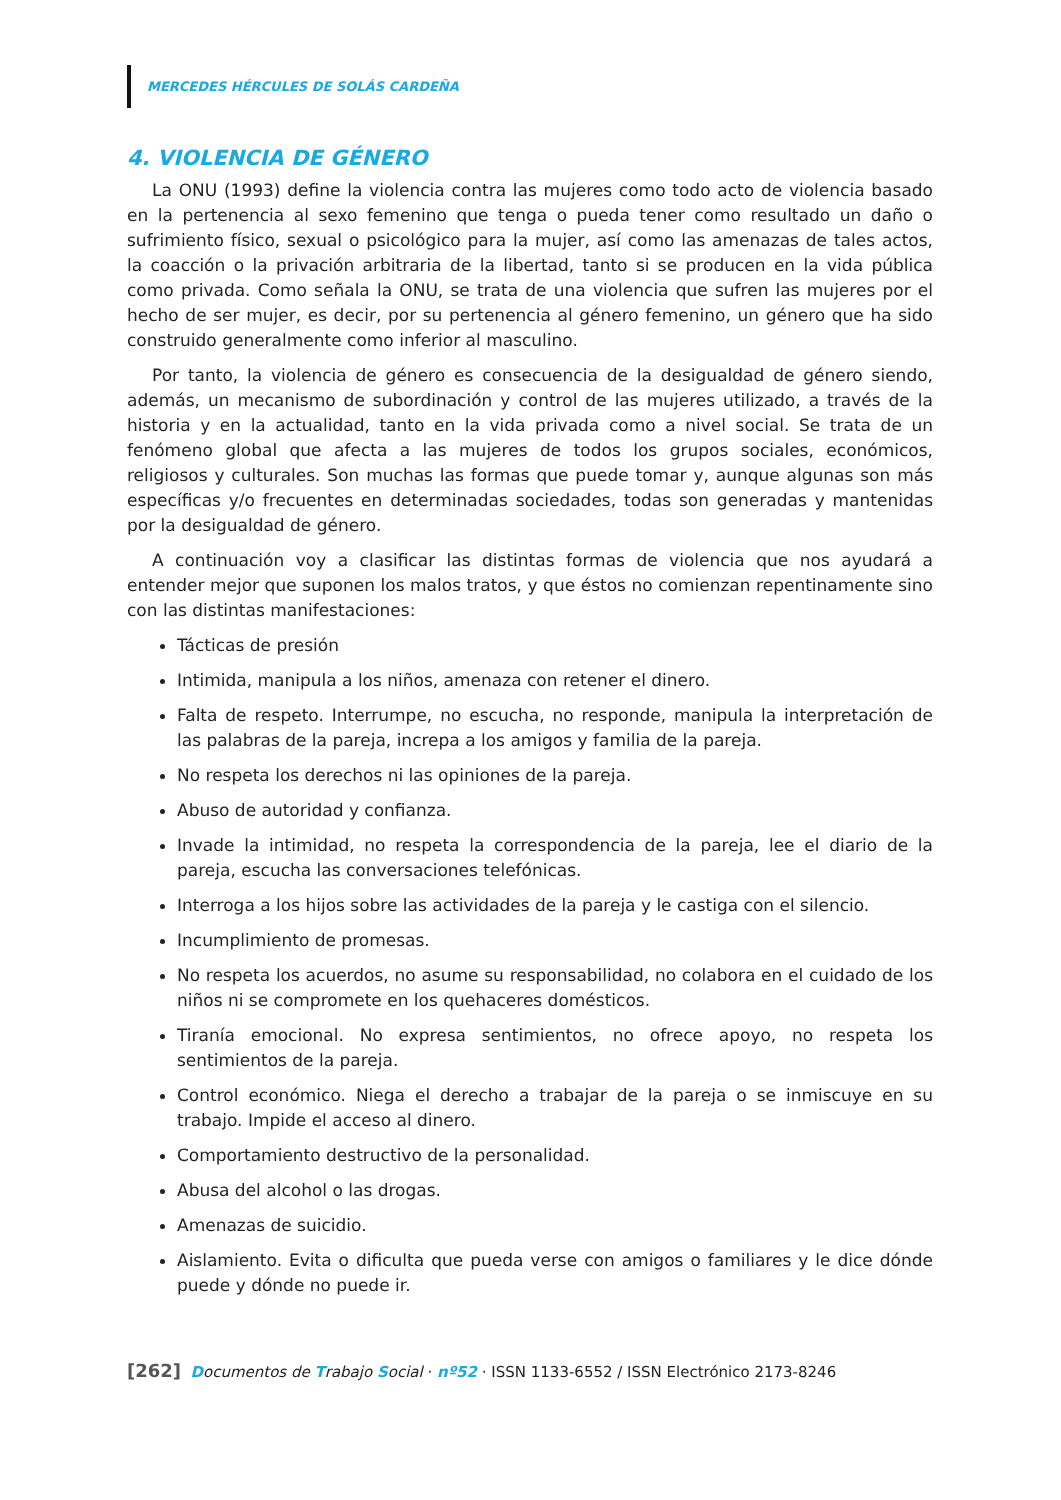MERCEDES HÉRCULES DE SOLÁS CARDEÑA
4. VIOLENCIA DE GÉNERO
La ONU (1993) define la violencia contra las mujeres como todo acto de violencia basado en la pertenencia al sexo femenino que tenga o pueda tener como resultado un daño o sufrimiento físico, sexual o psicológico para la mujer, así como las amenazas de tales actos, la coacción o la privación arbitraria de la libertad, tanto si se producen en la vida pública como privada. Como señala la ONU, se trata de una violencia que sufren las mujeres por el hecho de ser mujer, es decir, por su pertenencia al género femenino, un género que ha sido construido generalmente como inferior al masculino.
Por tanto, la violencia de género es consecuencia de la desigualdad de género siendo, además, un mecanismo de subordinación y control de las mujeres utilizado, a través de la historia y en la actualidad, tanto en la vida privada como a nivel social. Se trata de un fenómeno global que afecta a las mujeres de todos los grupos sociales, económicos, religiosos y culturales. Son muchas las formas que puede tomar y, aunque algunas son más específicas y/o frecuentes en determinadas sociedades, todas son generadas y mantenidas por la desigualdad de género.
A continuación voy a clasificar las distintas formas de violencia que nos ayudará a entender mejor que suponen los malos tratos, y que éstos no comienzan repentinamente sino con las distintas manifestaciones:
Tácticas de presión
Intimida, manipula a los niños, amenaza con retener el dinero.
Falta de respeto. Interrumpe, no escucha, no responde, manipula la interpretación de las palabras de la pareja, increpa a los amigos y familia de la pareja.
No respeta los derechos ni las opiniones de la pareja.
Abuso de autoridad y confianza.
Invade la intimidad, no respeta la correspondencia de la pareja, lee el diario de la pareja, escucha las conversaciones telefónicas.
Interroga a los hijos sobre las actividades de la pareja y le castiga con el silencio.
Incumplimiento de promesas.
No respeta los acuerdos, no asume su responsabilidad, no colabora en el cuidado de los niños ni se compromete en los quehaceres domésticos.
Tiranía emocional. No expresa sentimientos, no ofrece apoyo, no respeta los sentimientos de la pareja.
Control económico. Niega el derecho a trabajar de la pareja o se inmiscuye en su trabajo. Impide el acceso al dinero.
Comportamiento destructivo de la personalidad.
Abusa del alcohol o las drogas.
Amenazas de suicidio.
Aislamiento. Evita o dificulta que pueda verse con amigos o familiares y le dice dónde puede y dónde no puede ir.
[262] Documentos de Trabajo Social · nº52 · ISSN 1133-6552 / ISSN Electrónico 2173-8246